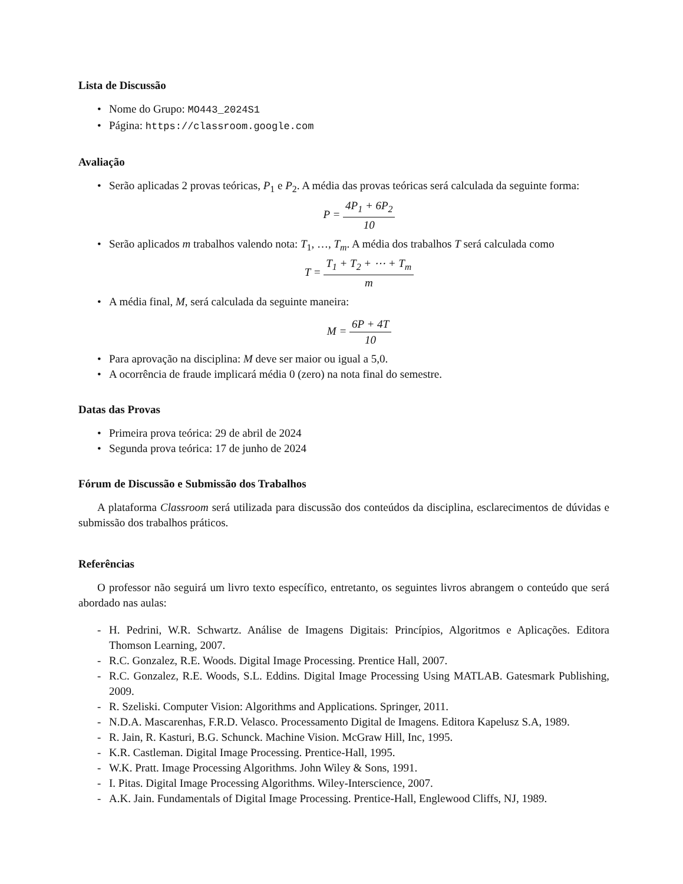Lista de Discussão
• Nome do Grupo: MO443_2024S1
• Página: https://classroom.google.com
Avaliação
• Serão aplicadas 2 provas teóricas, P<sub>1</sub> e P<sub>2</sub>. A média das provas teóricas será calculada da seguinte forma:
P = 4P<sub>1</sub> + 6P<sub>2</sub> 10
• Serão aplicados m trabalhos valendo nota: T<sub>1</sub>, …, T<sub>m</sub>. A média dos trabalhos T será calculada como
T = T<sub>1</sub> + T<sub>2</sub> + ⋯ + T<sub>m</sub> m
• A média final, M, será calculada da seguinte maneira:
M = 6P + 4T 10
• Para aprovação na disciplina: M deve ser maior ou igual a 5,0.
• A ocorrência de fraude implicará média 0 (zero) na nota final do semestre.
Datas das Provas
• Primeira prova teórica: 29 de abril de 2024
• Segunda prova teórica: 17 de junho de 2024
Fórum de Discussão e Submissão dos Trabalhos
A plataforma Classroom será utilizada para discussão dos conteúdos da disciplina, esclarecimentos de dúvidas e submissão dos trabalhos práticos.
Referências
O professor não seguirá um livro texto específico, entretanto, os seguintes livros abrangem o conteúdo que será abordado nas aulas:
- H. Pedrini, W.R. Schwartz. Análise de Imagens Digitais: Princípios, Algoritmos e Aplicações. Editora Thomson Learning, 2007.
- R.C. Gonzalez, R.E. Woods. Digital Image Processing. Prentice Hall, 2007.
- R.C. Gonzalez, R.E. Woods, S.L. Eddins. Digital Image Processing Using MATLAB. Gatesmark Publishing, 2009.
- R. Szeliski. Computer Vision: Algorithms and Applications. Springer, 2011.
- N.D.A. Mascarenhas, F.R.D. Velasco. Processamento Digital de Imagens. Editora Kapelusz S.A, 1989.
- R. Jain, R. Kasturi, B.G. Schunck. Machine Vision. McGraw Hill, Inc, 1995.
- K.R. Castleman. Digital Image Processing. Prentice-Hall, 1995.
- W.K. Pratt. Image Processing Algorithms. John Wiley & Sons, 1991.
- I. Pitas. Digital Image Processing Algorithms. Wiley-Interscience, 2007.
- A.K. Jain. Fundamentals of Digital Image Processing. Prentice-Hall, Englewood Cliffs, NJ, 1989.